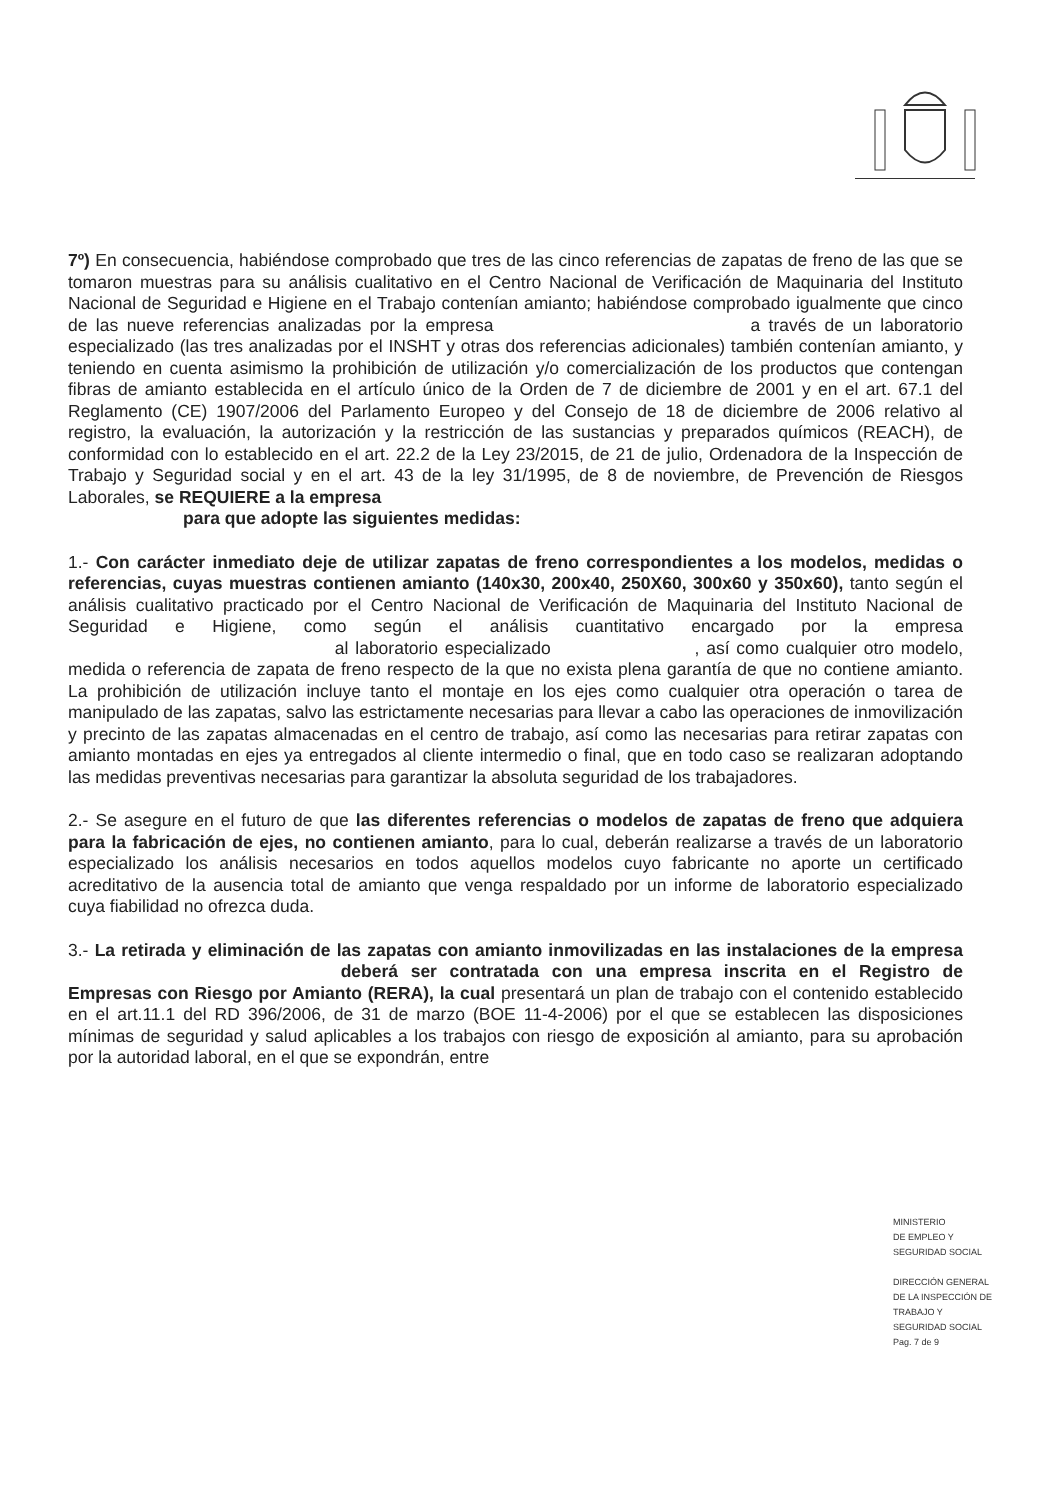7º) En consecuencia, habiéndose comprobado que tres de las cinco referencias de zapatas de freno de las que se tomaron muestras para su análisis cualitativo en el Centro Nacional de Verificación de Maquinaria del Instituto Nacional de Seguridad e Higiene en el Trabajo contenían amianto; habiéndose comprobado igualmente que cinco de las nueve referencias analizadas por la empresa a través de un laboratorio especializado (las tres analizadas por el INSHT y otras dos referencias adicionales) también contenían amianto, y teniendo en cuenta asimismo la prohibición de utilización y/o comercialización de los productos que contengan fibras de amianto establecida en el artículo único de la Orden de 7 de diciembre de 2001 y en el art. 67.1 del Reglamento (CE) 1907/2006 del Parlamento Europeo y del Consejo de 18 de diciembre de 2006 relativo al registro, la evaluación, la autorización y la restricción de las sustancias y preparados químicos (REACH), de conformidad con lo establecido en el art. 22.2 de la Ley 23/2015, de 21 de julio, Ordenadora de la Inspección de Trabajo y Seguridad social y en el art. 43 de la ley 31/1995, de 8 de noviembre, de Prevención de Riesgos Laborales, se REQUIERE a la empresa
para que adopte las siguientes medidas:
1.- Con carácter inmediato deje de utilizar zapatas de freno correspondientes a los modelos, medidas o referencias, cuyas muestras contienen amianto (140x30, 200x40, 250X60, 300x60 y 350x60), tanto según el análisis cualitativo practicado por el Centro Nacional de Verificación de Maquinaria del Instituto Nacional de Seguridad e Higiene, como según el análisis cuantitativo encargado por la empresa al laboratorio especializado , así como cualquier otro modelo, medida o referencia de zapata de freno respecto de la que no exista plena garantía de que no contiene amianto. La prohibición de utilización incluye tanto el montaje en los ejes como cualquier otra operación o tarea de manipulado de las zapatas, salvo las estrictamente necesarias para llevar a cabo las operaciones de inmovilización y precinto de las zapatas almacenadas en el centro de trabajo, así como las necesarias para retirar zapatas con amianto montadas en ejes ya entregados al cliente intermedio o final, que en todo caso se realizaran adoptando las medidas preventivas necesarias para garantizar la absoluta seguridad de los trabajadores.
2.- Se asegure en el futuro de que las diferentes referencias o modelos de zapatas de freno que adquiera para la fabricación de ejes, no contienen amianto, para lo cual, deberán realizarse a través de un laboratorio especializado los análisis necesarios en todos aquellos modelos cuyo fabricante no aporte un certificado acreditativo de la ausencia total de amianto que venga respaldado por un informe de laboratorio especializado cuya fiabilidad no ofrezca duda.
3.- La retirada y eliminación de las zapatas con amianto inmovilizadas en las instalaciones de la empresa deberá ser contratada con una empresa inscrita en el Registro de Empresas con Riesgo por Amianto (RERA), la cual presentará un plan de trabajo con el contenido establecido en el art.11.1 del RD 396/2006, de 31 de marzo (BOE 11-4-2006) por el que se establecen las disposiciones mínimas de seguridad y salud aplicables a los trabajos con riesgo de exposición al amianto, para su aprobación por la autoridad laboral, en el que se expondrán, entre
MINISTERIO
DE EMPLEO Y
SEGURIDAD SOCIAL
DIRECCIÓN GENERAL
DE LA INSPECCIÓN DE
TRABAJO Y
SEGURIDAD SOCIAL
Pag. 7 de 9